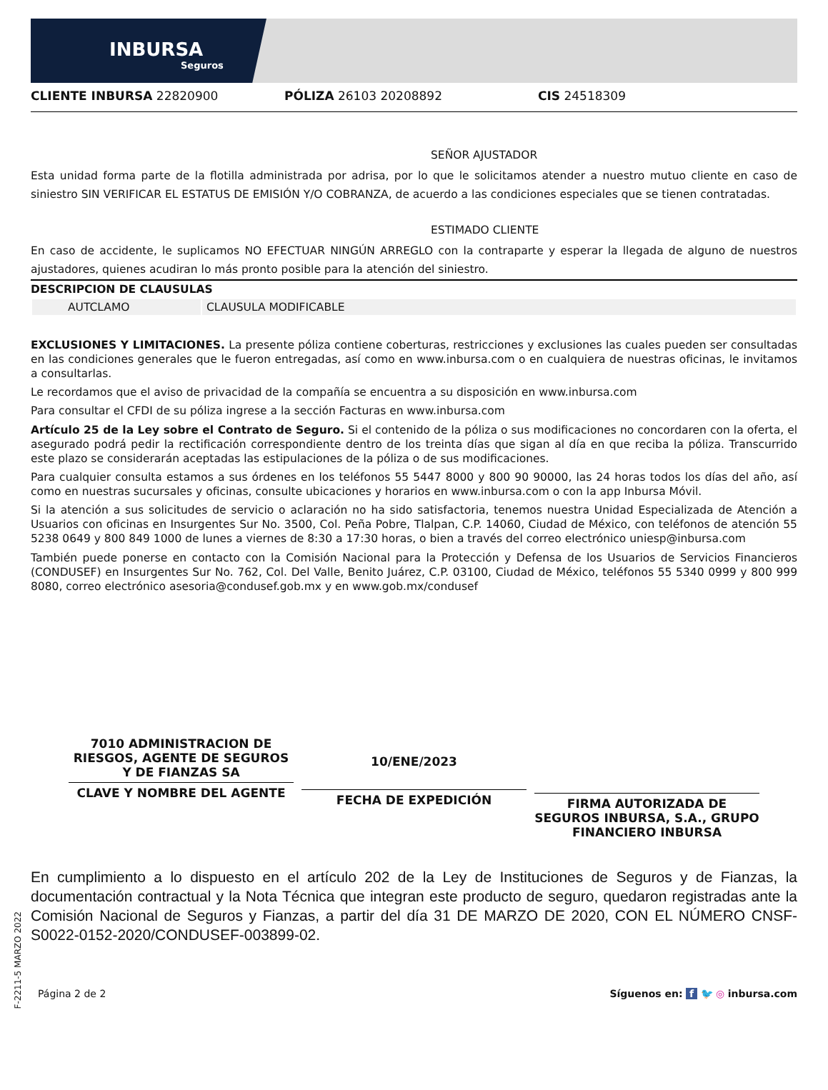INBURSA
Seguros
CLIENTE INBURSA 22820900 PÓLIZA 26103 20208892 CIS 24518309
SEÑOR AJUSTADOR
Esta unidad forma parte de la flotilla administrada por adrisa, por lo que le solicitamos atender a nuestro mutuo cliente en caso de siniestro SIN VERIFICAR EL ESTATUS DE EMISIÓN Y/O COBRANZA, de acuerdo a las condiciones especiales que se tienen contratadas.
ESTIMADO CLIENTE
En caso de accidente, le suplicamos NO EFECTUAR NINGÚN ARREGLO con la contraparte y esperar la llegada de alguno de nuestros ajustadores, quienes acudiran lo más pronto posible para la atención del siniestro.
DESCRIPCION DE CLAUSULAS
| AUTCLAMO | CLAUSULA MODIFICABLE |
EXCLUSIONES Y LIMITACIONES. La presente póliza contiene coberturas, restricciones y exclusiones las cuales pueden ser consultadas en las condiciones generales que le fueron entregadas, así como en www.inbursa.com o en cualquiera de nuestras oficinas, le invitamos a consultarlas.
Le recordamos que el aviso de privacidad de la compañía se encuentra a su disposición en www.inbursa.com
Para consultar el CFDI de su póliza ingrese a la sección Facturas en www.inbursa.com
Artículo 25 de la Ley sobre el Contrato de Seguro. Si el contenido de la póliza o sus modificaciones no concordaren con la oferta, el asegurado podrá pedir la rectificación correspondiente dentro de los treinta días que sigan al día en que reciba la póliza. Transcurrido este plazo se considerarán aceptadas las estipulaciones de la póliza o de sus modificaciones.
Para cualquier consulta estamos a sus órdenes en los teléfonos 55 5447 8000 y 800 90 90000, las 24 horas todos los días del año, así como en nuestras sucursales y oficinas, consulte ubicaciones y horarios en www.inbursa.com o con la app Inbursa Móvil.
Si la atención a sus solicitudes de servicio o aclaración no ha sido satisfactoria, tenemos nuestra Unidad Especializada de Atención a Usuarios con oficinas en Insurgentes Sur No. 3500, Col. Peña Pobre, Tlalpan, C.P. 14060, Ciudad de México, con teléfonos de atención 55 5238 0649 y 800 849 1000 de lunes a viernes de 8:30 a 17:30 horas, o bien a través del correo electrónico uniesp@inbursa.com
También puede ponerse en contacto con la Comisión Nacional para la Protección y Defensa de los Usuarios de Servicios Financieros (CONDUSEF) en Insurgentes Sur No. 762, Col. Del Valle, Benito Juárez, C.P. 03100, Ciudad de México, teléfonos 55 5340 0999 y 800 999 8080, correo electrónico asesoria@condusef.gob.mx y en www.gob.mx/condusef
7010 ADMINISTRACION DE RIESGOS, AGENTE DE SEGUROS Y DE FIANZAS SA
CLAVE Y NOMBRE DEL AGENTE
10/ENE/2023
FECHA DE EXPEDICIÓN
FIRMA AUTORIZADA DE SEGUROS INBURSA, S.A., GRUPO FINANCIERO INBURSA
En cumplimiento a lo dispuesto en el artículo 202 de la Ley de Instituciones de Seguros y de Fianzas, la documentación contractual y la Nota Técnica que integran este producto de seguro, quedaron registradas ante la Comisión Nacional de Seguros y Fianzas, a partir del día 31 DE MARZO DE 2020, CON EL NÚMERO CNSF-S0022-0152-2020/CONDUSEF-003899-02.
Página 2 de 2 Síguenos en: f 🐦 ◎ inbursa.com
F-2211-5 MARZO 2022